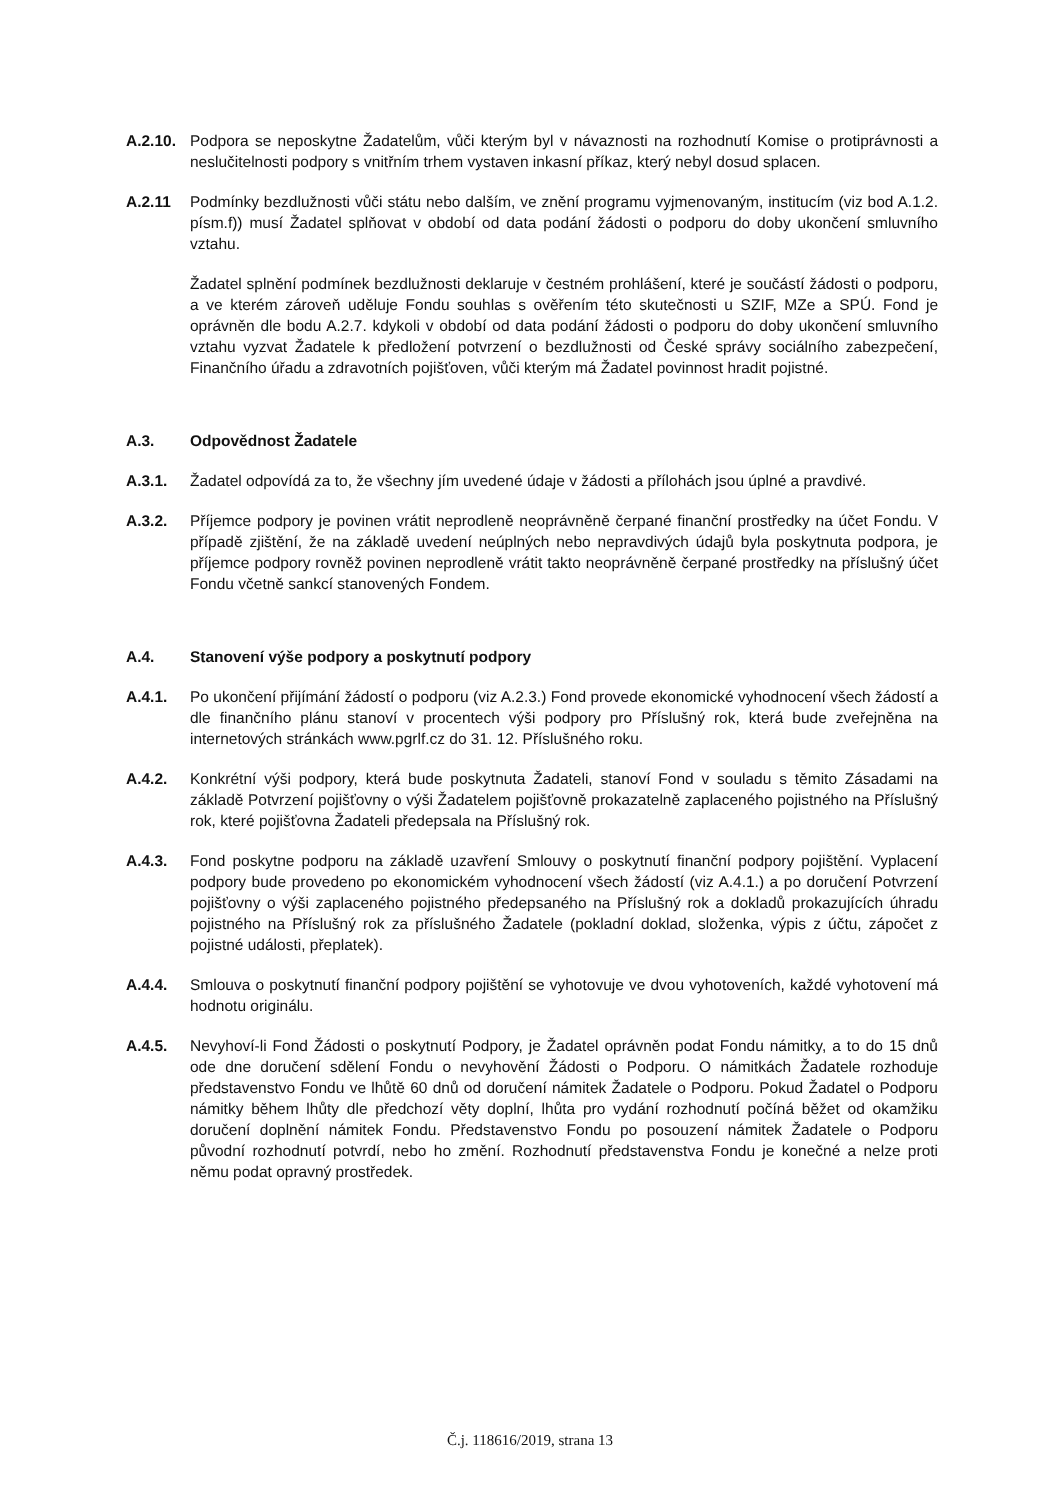A.2.10.
Podpora se neposkytne Žadatelům, vůči kterým byl v návaznosti na rozhodnutí Komise o protiprávnosti a neslučitelnosti podpory s vnitřním trhem vystaven inkasní příkaz, který nebyl dosud splacen.
A.2.11 Podmínky bezdlužnosti vůči státu nebo dalším, ve znění programu vyjmenovaným, institucím (viz bod A.1.2. písm.f)) musí Žadatel splňovat v období od data podání žádosti o podporu do doby ukončení smluvního vztahu.
Žadatel splnění podmínek bezdlužnosti deklaruje v čestném prohlášení, které je součástí žádosti o podporu, a ve kterém zároveň uděluje Fondu souhlas s ověřením této skutečnosti u SZIF, MZe a SPÚ. Fond je oprávněn dle bodu A.2.7. kdykoli v období od data podání žádosti o podporu do doby ukončení smluvního vztahu vyzvat Žadatele k předložení potvrzení o bezdlužnosti od České správy sociálního zabezpečení, Finančního úřadu a zdravotních pojišťoven, vůči kterým má Žadatel povinnost hradit pojistné.
A.3. Odpovědnost Žadatele
A.3.1. Žadatel odpovídá za to, že všechny jím uvedené údaje v žádosti a přílohách jsou úplné a pravdivé.
A.3.2. Příjemce podpory je povinen vrátit neprodleně neoprávněně čerpané finanční prostředky na účet Fondu. V případě zjištění, že na základě uvedení neúplných nebo nepravdivých údajů byla poskytnuta podpora, je příjemce podpory rovněž povinen neprodleně vrátit takto neoprávněně čerpané prostředky na příslušný účet Fondu včetně sankcí stanovených Fondem.
A.4. Stanovení výše podpory a poskytnutí podpory
A.4.1. Po ukončení přijímání žádostí o podporu (viz A.2.3.) Fond provede ekonomické vyhodnocení všech žádostí a dle finančního plánu stanoví v procentech výši podpory pro Příslušný rok, která bude zveřejněna na internetových stránkách www.pgrlf.cz do 31. 12. Příslušného roku.
A.4.2. Konkrétní výši podpory, která bude poskytnuta Žadateli, stanoví Fond v souladu s těmito Zásadami na základě Potvrzení pojišťovny o výši Žadatelem pojišťovně prokazatelně zaplaceného pojistného na Příslušný rok, které pojišťovna Žadateli předepsala na Příslušný rok.
A.4.3. Fond poskytne podporu na základě uzavření Smlouvy o poskytnutí finanční podpory pojištění. Vyplacení podpory bude provedeno po ekonomickém vyhodnocení všech žádostí (viz A.4.1.) a po doručení Potvrzení pojišťovny o výši zaplaceného pojistného předepsaného na Příslušný rok a dokladů prokazujících úhradu pojistného na Příslušný rok za příslušného Žadatele (pokladní doklad, složenka, výpis z účtu, zápočet z pojistné události, přeplatek).
A.4.4. Smlouva o poskytnutí finanční podpory pojištění se vyhotovuje ve dvou vyhotoveních, každé vyhotovení má hodnotu originálu.
A.4.5. Nevyhoví-li Fond Žádosti o poskytnutí Podpory, je Žadatel oprávněn podat Fondu námitky, a to do 15 dnů ode dne doručení sdělení Fondu o nevyhovění Žádosti o Podporu. O námitkách Žadatele rozhoduje představenstvo Fondu ve lhůtě 60 dnů od doručení námitek Žadatele o Podporu. Pokud Žadatel o Podporu námitky během lhůty dle předchozí věty doplní, lhůta pro vydání rozhodnutí počíná běžet od okamžiku doručení doplnění námitek Fondu. Představenstvo Fondu po posouzení námitek Žadatele o Podporu původní rozhodnutí potvrdí, nebo ho změní. Rozhodnutí představenstva Fondu je konečné a nelze proti němu podat opravný prostředek.
Č.j. 118616/2019, strana 13